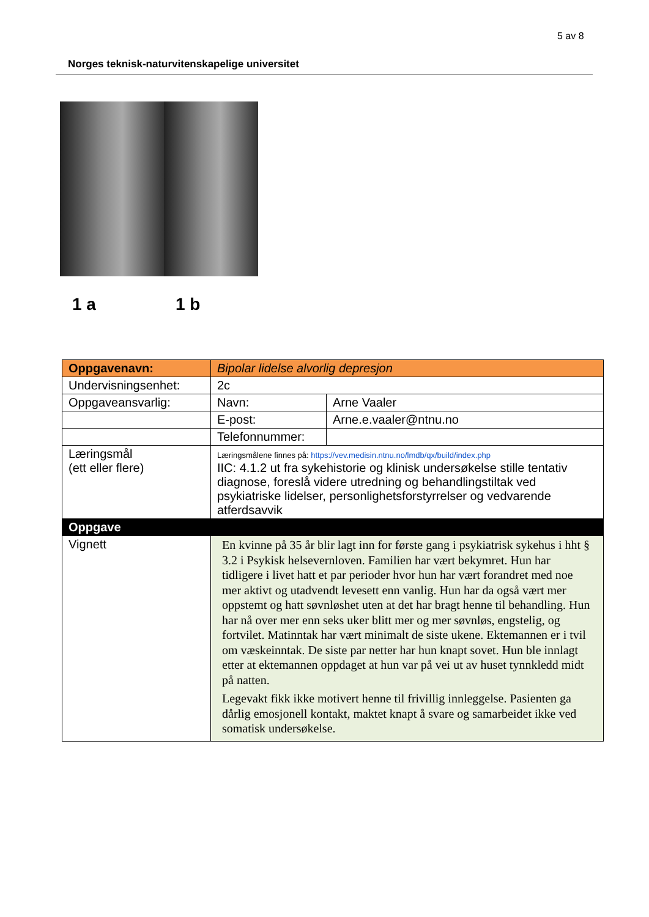5 av 8
Norges teknisk-naturvitenskapelige universitet
1 a 1 b
| Oppgavenavn: | Bipolar lidelse alvorlig depresjon | |
| Undervisningsenhet: | 2c | |
| Oppgaveansvarlig: | Navn: | Arne Vaaler |
| | E-post: | Arne.e.vaaler@ntnu.no |
| | Telefonnummer: | |
| Læringsmål (ett eller flere) | Læringsmålene finnes på: https://vev.medisin.ntnu.no/lmdb/qx/build/index.php IIC: 4.1.2 ut fra sykehistorie og klinisk undersøkelse stille tentativ diagnose, foreslå videre utredning og behandlingstiltak ved psykiatriske lidelser, personlighetsforstyrrelser og vedvarende atferdsavvik | |
| Oppgave | | |
| Vignett | En kvinne på 35 år blir lagt inn for første gang i psykiatrisk sykehus i hht § 3.2 i Psykisk helsevernloven. Familien har vært bekymret. Hun har tidligere i livet hatt et par perioder hvor hun har vært forandret med noe mer aktivt og utadvendt levesett enn vanlig. Hun har da også vært mer oppstemt og hatt søvnløshet uten at det har bragt henne til behandling. Hun har nå over mer enn seks uker blitt mer og mer søvnløs, engstelig, og fortvilet. Matinntak har vært minimalt de siste ukene. Ektemannen er i tvil om væskeinntak. De siste par netter har hun knapt sovet. Hun ble innlagt etter at ektemannen oppdaget at hun var på vei ut av huset tynnkledd midt på natten. Legevakt fikk ikke motivert henne til frivillig innleggelse. Pasienten ga dårlig emosjonell kontakt, maktet knapt å svare og samarbeidet ikke ved somatisk undersøkelse. | |